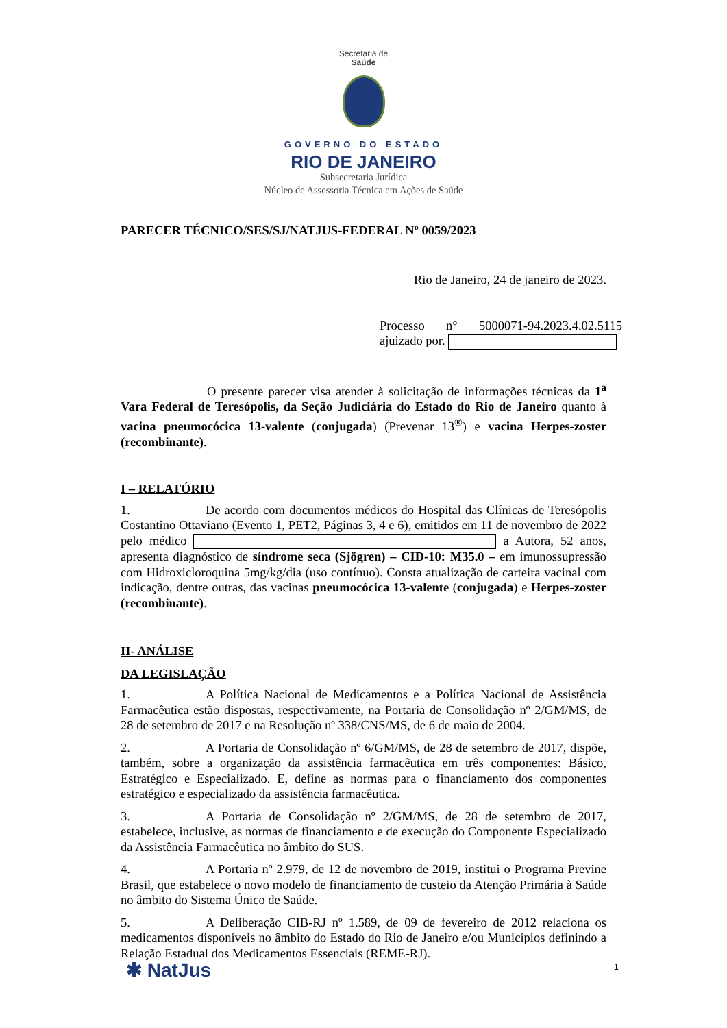Secretaria de
Saúde
GOVERNO DO ESTADO
RIO DE JANEIRO
Subsecretaria Jurídica
Núcleo de Assessoria Técnica em Ações de Saúde
PARECER TÉCNICO/SES/SJ/NATJUS-FEDERAL Nº 0059/2023
Rio de Janeiro, 24 de janeiro de 2023.
Processo n° 5000071-94.2023.4.02.5115 ajuizado por.
O presente parecer visa atender à solicitação de informações técnicas da 1<sup>a</sup> Vara Federal de Teresópolis, da Seção Judiciária do Estado do Rio de Janeiro quanto à vacina pneumocócica 13-valente (conjugada) (Prevenar 13<sup>®</sup>) e vacina Herpes-zoster (recombinante).
I – RELATÓRIO
1. De acordo com documentos médicos do Hospital das Clínicas de Teresópolis Costantino Ottaviano (Evento 1, PET2, Páginas 3, 4 e 6), emitidos em 11 de novembro de 2022 pelo médico a Autora, 52 anos, apresenta diagnóstico de síndrome seca (Sjögren) – CID-10: M35.0 – em imunossupressão com Hidroxicloroquina 5mg/kg/dia (uso contínuo). Consta atualização de carteira vacinal com indicação, dentre outras, das vacinas pneumocócica 13-valente (conjugada) e Herpes-zoster (recombinante).
II- ANÁLISE
DA LEGISLAÇÃO
1. A Política Nacional de Medicamentos e a Política Nacional de Assistência Farmacêutica estão dispostas, respectivamente, na Portaria de Consolidação nº 2/GM/MS, de 28 de setembro de 2017 e na Resolução nº 338/CNS/MS, de 6 de maio de 2004.
2. A Portaria de Consolidação nº 6/GM/MS, de 28 de setembro de 2017, dispõe, também, sobre a organização da assistência farmacêutica em três componentes: Básico, Estratégico e Especializado. E, define as normas para o financiamento dos componentes estratégico e especializado da assistência farmacêutica.
3. A Portaria de Consolidação nº 2/GM/MS, de 28 de setembro de 2017, estabelece, inclusive, as normas de financiamento e de execução do Componente Especializado da Assistência Farmacêutica no âmbito do SUS.
4. A Portaria nº 2.979, de 12 de novembro de 2019, institui o Programa Previne Brasil, que estabelece o novo modelo de financiamento de custeio da Atenção Primária à Saúde no âmbito do Sistema Único de Saúde.
5. A Deliberação CIB-RJ nº 1.589, de 09 de fevereiro de 2012 relaciona os medicamentos disponíveis no âmbito do Estado do Rio de Janeiro e/ou Municípios definindo a Relação Estadual dos Medicamentos Essenciais (REME-RJ).
1 ✱ NatJus